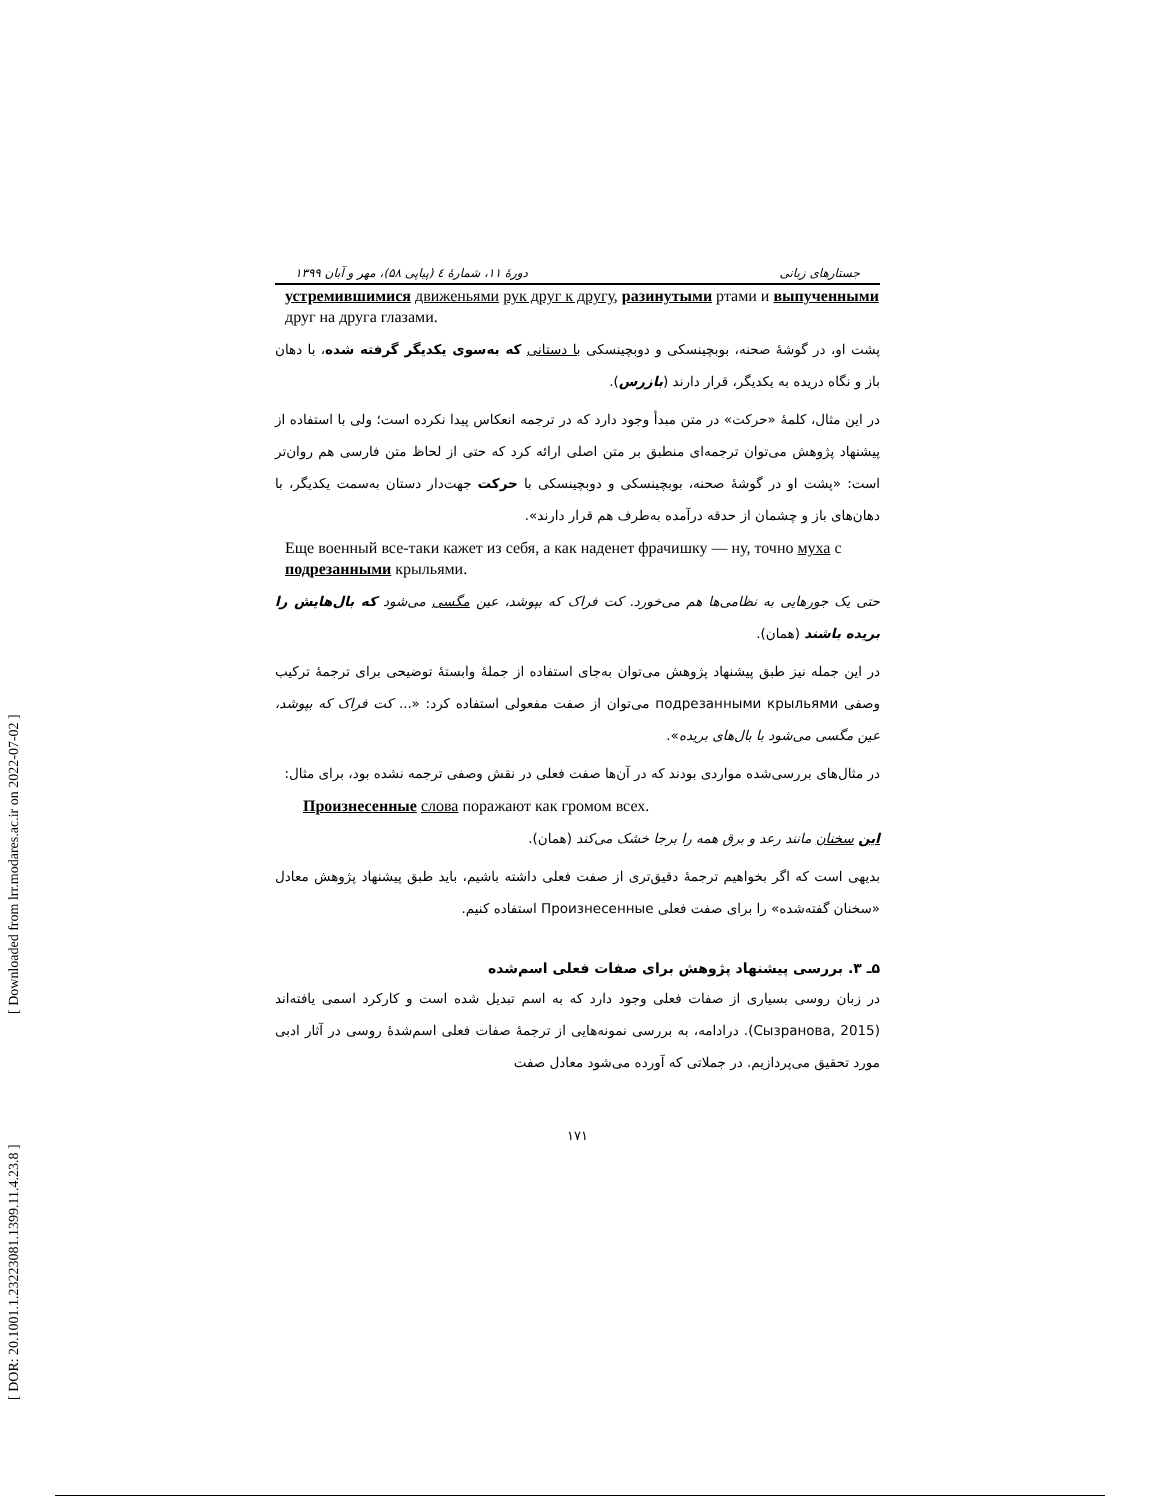[ DOR: 20.1001.1.23223081.1399.11.4.23.8 ] [ Downloaded from lrr.modares.ac.ir on 2022-07-02 ]
جستارهای زبانی دورهٔ ۱۱، شمارهٔ ٤ (پیاپی ۵۸)، مهر و آبان ۱۳۹۹
устремившимися движеньями рук друг к другу, разинутыми ртами и выпученными друг на друга глазами.
پشت او، در گوشهٔ صحنه، بوبچینسکی و دوبچینسکی با دستانی که به‌سوی یکدیگر گرفته شده، با دهان باز و نگاه دریده به یکدیگر، قرار دارند (بازرس).
در این مثال، کلمهٔ «حرکت» در متن مبدأ وجود دارد که در ترجمه انعکاس پیدا نکرده است؛ ولی با استفاده از پیشنهاد پژوهش می‌توان ترجمه‌ای منطبق بر متن اصلی ارائه کرد که حتی از لحاظ متن فارسی هم روان‌تر است: «پشت او در گوشهٔ صحنه، بوبچینسکی و دوبچینسکی با حرکت جهت‌دار دستان به‌سمت یکدیگر، با دهان‌های باز و چشمان از حدقه درآمده به‌طرف هم قرار دارند».
Еще военный все-таки кажет из себя, а как наденет фрачишку — ну, точно муха с подрезанными крыльями.
حتی یک جورهایی به نظامی‌ها هم می‌خورد. کت فراک که بپوشد، عین مگسی می‌شود که بال‌هایش را بریده باشند (همان).
در این جمله نیز طبق پیشنهاد پژوهش می‌توان به‌جای استفاده از جملهٔ وابستهٔ توضیحی برای ترجمهٔ ترکیب وصفی подрезанными крыльями می‌توان از صفت مفعولی استفاده کرد: «... کت فراک که بپوشد، عین مگسی می‌شود با بال‌های بریده».
در مثال‌های بررسی‌شده مواردی بودند که در آن‌ها صفت فعلی در نقش وصفی ترجمه نشده بود، برای مثال:
Произнесенные слова поражают как громом всех.
این سخنان مانند رعد و برق همه را برجا خشک می‌کند (همان).
بدیهی است که اگر بخواهیم ترجمهٔ دقیق‌تری از صفت فعلی داشته باشیم، باید طبق پیشنهاد پژوهش معادل «سخنان گفته‌شده» را برای صفت فعلی Произнесенные استفاده کنیم.
۵ـ ۳. بررسی پیشنهاد پژوهش برای صفات فعلی اسم‌شده
در زبان روسی بسیاری از صفات فعلی وجود دارد که به اسم تبدیل شده است و کارکرد اسمی یافته‌اند (Сызранова, 2015). درادامه، به بررسی نمونه‌هایی از ترجمهٔ صفات فعلی اسم‌شدهٔ روسی در آثار ادبی مورد تحقیق می‌پردازیم. در جملاتی که آورده می‌شود معادل صفت
۱۷۱